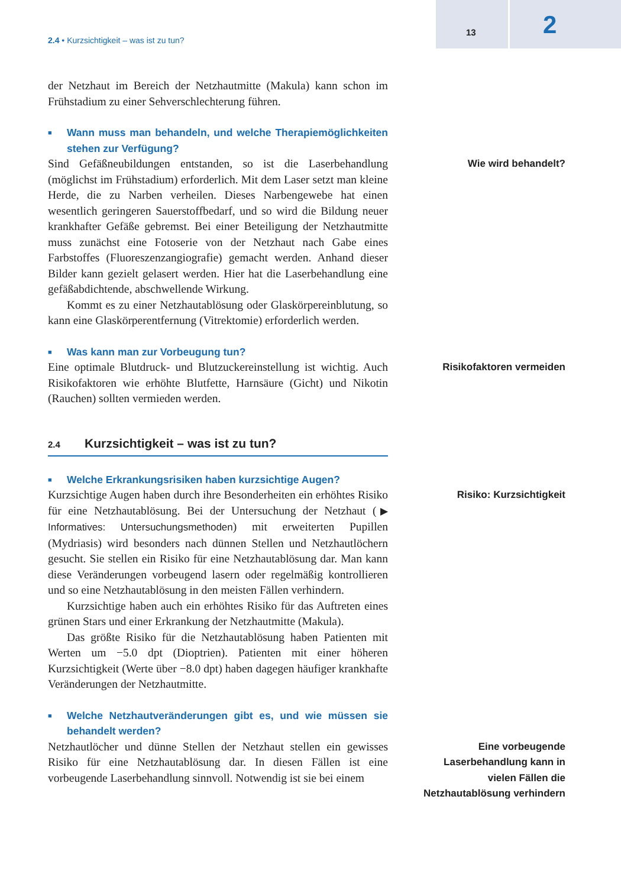2.4 • Kurzsichtigkeit – was ist zu tun?
13 2
der Netzhaut im Bereich der Netzhautmitte (Makula) kann schon im Frühstadium zu einer Sehverschlechterung führen.
■ Wann muss man behandeln, und welche Therapiemöglichkeiten stehen zur Verfügung?
Sind Gefäßneubildungen entstanden, so ist die Laserbehandlung (möglichst im Frühstadium) erforderlich. Mit dem Laser setzt man kleine Herde, die zu Narben verheilen. Dieses Narbengewebe hat einen wesentlich geringeren Sauerstoffbedarf, und so wird die Bildung neuer krankhafter Gefäße gebremst. Bei einer Beteiligung der Netzhautmitte muss zunächst eine Fotoserie von der Netzhaut nach Gabe eines Farbstoffes (Fluoreszenzangiografie) gemacht werden. Anhand dieser Bilder kann gezielt gelasert werden. Hier hat die Laserbehandlung eine gefäßabdichtende, abschwellende Wirkung.
Kommt es zu einer Netzhautablösung oder Glaskörpereinblutung, so kann eine Glaskörperentfernung (Vitrektomie) erforderlich werden.
■ Was kann man zur Vorbeugung tun?
Wie wird behandelt?
Eine optimale Blutdruck- und Blutzuckereinstellung ist wichtig. Auch Risikofaktoren wie erhöhte Blutfette, Harnsäure (Gicht) und Nikotin (Rauchen) sollten vermieden werden.
2.4 Kurzsichtigkeit – was ist zu tun?
■ Welche Erkrankungsrisiken haben kurzsichtige Augen?
Risikofaktoren vermeiden
Kurzsichtige Augen haben durch ihre Besonderheiten ein erhöhtes Risiko für eine Netzhautablösung. Bei der Untersuchung der Netzhaut (▶ Informatives: Untersuchungsmethoden) mit erweiterten Pupillen (Mydriasis) wird besonders nach dünnen Stellen und Netzhautlöchern gesucht. Sie stellen ein Risiko für eine Netzhautablösung dar. Man kann diese Veränderungen vorbeugend lasern oder regelmäßig kontrollieren und so eine Netzhautablösung in den meisten Fällen verhindern.
Kurzsichtige haben auch ein erhöhtes Risiko für das Auftreten eines grünen Stars und einer Erkrankung der Netzhautmitte (Makula).
Das größte Risiko für die Netzhautablösung haben Patienten mit Werten um −5.0 dpt (Dioptrien). Patienten mit einer höheren Kurzsichtigkeit (Werte über −8.0 dpt) haben dagegen häufiger krankhafte Veränderungen der Netzhautmitte.
■ Welche Netzhautveränderungen gibt es, und wie müssen sie behandelt werden?
Risiko: Kurzsichtigkeit
Netzhautlöcher und dünne Stellen der Netzhaut stellen ein gewisses Risiko für eine Netzhautablösung dar. In diesen Fällen ist eine vorbeugende Laserbehandlung sinnvoll. Notwendig ist sie bei einem
Eine vorbeugende Laserbehandlung kann in vielen Fällen die Netzhautablösung verhindern